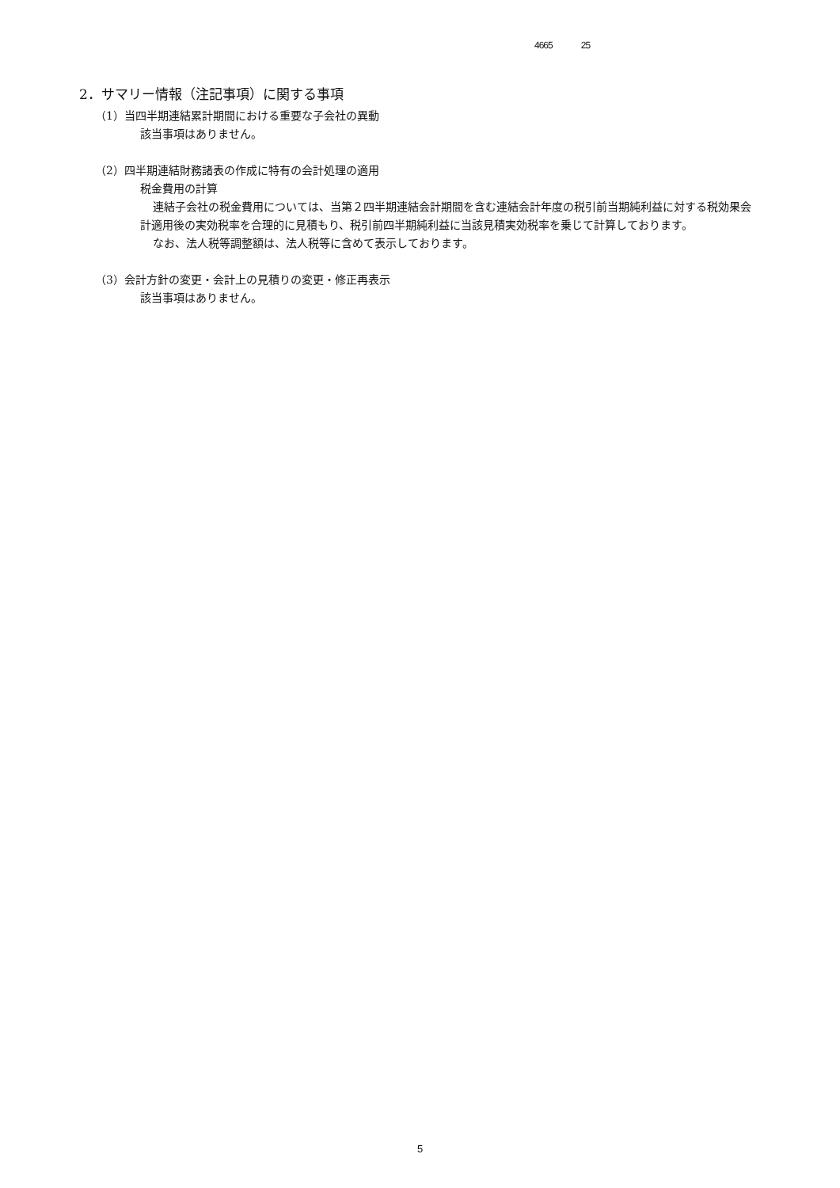4665 25
2．サマリー情報（注記事項）に関する事項
（1）当四半期連結累計期間における重要な子会社の異動
該当事項はありません。
（2）四半期連結財務諸表の作成に特有の会計処理の適用
税金費用の計算
連結子会社の税金費用については、当第２四半期連結会計期間を含む連結会計年度の税引前当期純利益に対する税効果会計適用後の実効税率を合理的に見積もり、税引前四半期純利益に当該見積実効税率を乗じて計算しております。
なお、法人税等調整額は、法人税等に含めて表示しております。
（3）会計方針の変更・会計上の見積りの変更・修正再表示
該当事項はありません。
5